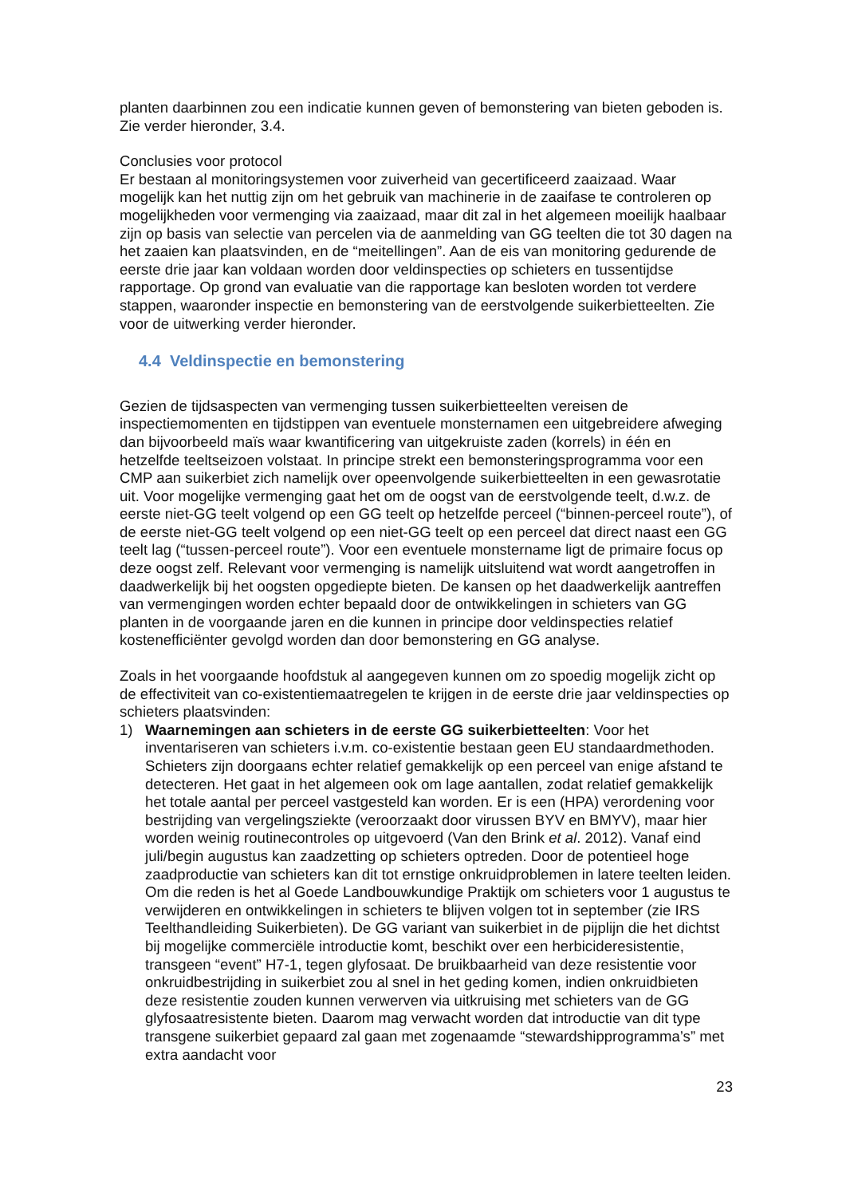planten daarbinnen zou een indicatie kunnen geven of bemonstering van bieten geboden is. Zie verder hieronder, 3.4.
Conclusies voor protocol
Er bestaan al monitoringsystemen voor zuiverheid van gecertificeerd zaaizaad. Waar mogelijk kan het nuttig zijn om het gebruik van machinerie in de zaaifase te controleren op mogelijkheden voor vermenging via zaaizaad, maar dit zal in het algemeen moeilijk haalbaar zijn op basis van selectie van percelen via de aanmelding van GG teelten die tot 30 dagen na het zaaien kan plaatsvinden, en de “meitellingen”. Aan de eis van monitoring gedurende de eerste drie jaar kan voldaan worden door veldinspecties op schieters en tussentijdse rapportage. Op grond van evaluatie van die rapportage kan besloten worden tot verdere stappen, waaronder inspectie en bemonstering van de eerstvolgende suikerbietteelten. Zie voor de uitwerking verder hieronder.
4.4 Veldinspectie en bemonstering
Gezien de tijdsaspecten van vermenging tussen suikerbietteelten vereisen de inspectiemomenten en tijdstippen van eventuele monsternamen een uitgebreidere afweging dan bijvoorbeeld maïs waar kwantificering van uitgekruiste zaden (korrels) in één en hetzelfde teeltseizoen volstaat. In principe strekt een bemonsteringsprogramma voor een CMP aan suikerbiet zich namelijk over opeenvolgende suikerbietteelten in een gewasrotatie uit. Voor mogelijke vermenging gaat het om de oogst van de eerstvolgende teelt, d.w.z. de eerste niet-GG teelt volgend op een GG teelt op hetzelfde perceel (“binnen-perceel route”), of de eerste niet-GG teelt volgend op een niet-GG teelt op een perceel dat direct naast een GG teelt lag (“tussen-perceel route”). Voor een eventuele monstername ligt de primaire focus op deze oogst zelf. Relevant voor vermenging is namelijk uitsluitend wat wordt aangetroffen in daadwerkelijk bij het oogsten opgediepte bieten. De kansen op het daadwerkelijk aantreffen van vermengingen worden echter bepaald door de ontwikkelingen in schieters van GG planten in de voorgaande jaren en die kunnen in principe door veldinspecties relatief kostenefficiënter gevolgd worden dan door bemonstering en GG analyse.
Zoals in het voorgaande hoofdstuk al aangegeven kunnen om zo spoedig mogelijk zicht op de effectiviteit van co-existentiemaatregelen te krijgen in de eerste drie jaar veldinspecties op schieters plaatsvinden:
1) Waarnemingen aan schieters in de eerste GG suikerbietteelten: Voor het inventariseren van schieters i.v.m. co-existentie bestaan geen EU standaardmethoden. Schieters zijn doorgaans echter relatief gemakkelijk op een perceel van enige afstand te detecteren. Het gaat in het algemeen ook om lage aantallen, zodat relatief gemakkelijk het totale aantal per perceel vastgesteld kan worden. Er is een (HPA) verordening voor bestrijding van vergelingsziekte (veroorzaakt door virussen BYV en BMYV), maar hier worden weinig routinecontroles op uitgevoerd (Van den Brink et al. 2012). Vanaf eind juli/begin augustus kan zaadzetting op schieters optreden. Door de potentieel hoge zaadproductie van schieters kan dit tot ernstige onkruidproblemen in latere teelten leiden. Om die reden is het al Goede Landbouwkundige Praktijk om schieters voor 1 augustus te verwijderen en ontwikkelingen in schieters te blijven volgen tot in september (zie IRS Teelthandleiding Suikerbieten). De GG variant van suikerbiet in de pijplijn die het dichtst bij mogelijke commerciële introductie komt, beschikt over een herbicideresistentie, transgeen “event” H7-1, tegen glyfosaat. De bruikbaarheid van deze resistentie voor onkruidbestrijding in suikerbiet zou al snel in het geding komen, indien onkruidbieten deze resistentie zouden kunnen verwerven via uitkruising met schieters van de GG glyfosaatresistente bieten. Daarom mag verwacht worden dat introductie van dit type transgene suikerbiet gepaard zal gaan met zogenaamde “stewardshipprogramma’s” met extra aandacht voor
23